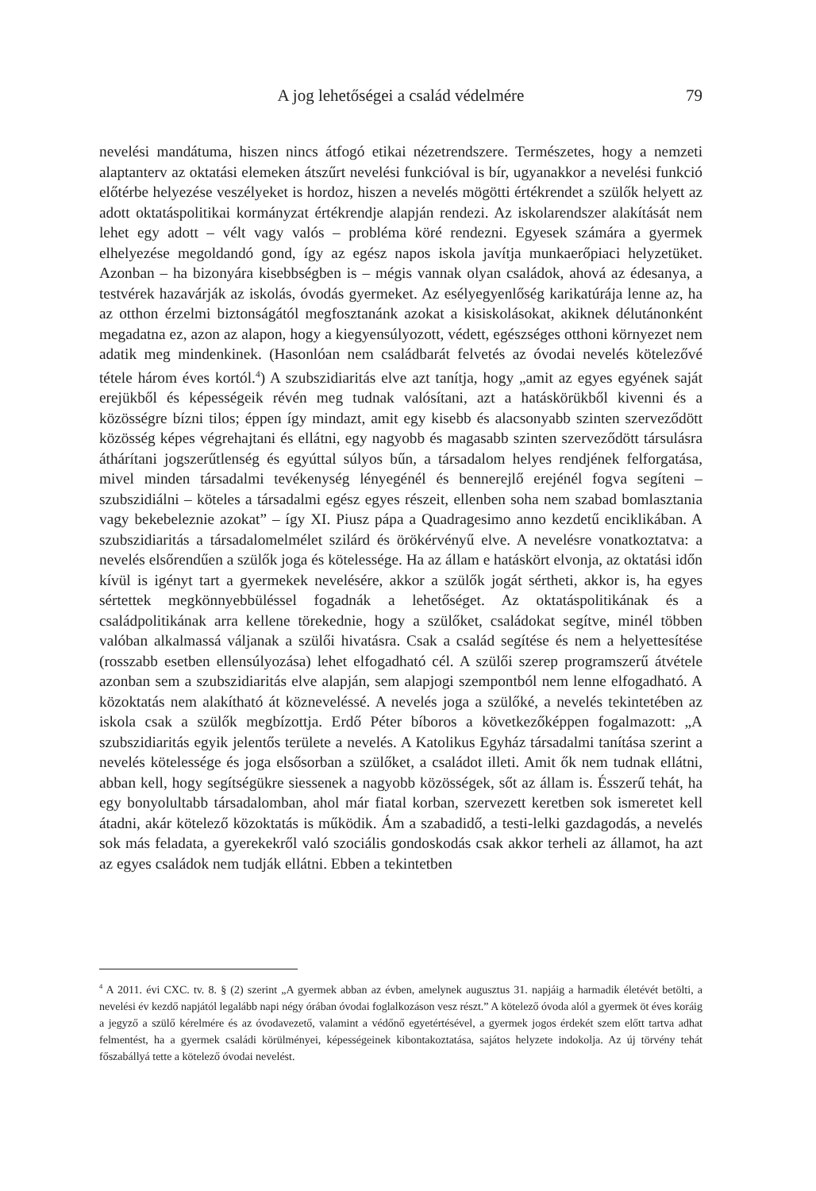A jog lehetőségei a család védelmére
79
nevelési mandátuma, hiszen nincs átfogó etikai nézetrendszere. Természetes, hogy a nemzeti alaptanterv az oktatási elemeken átszűrt nevelési funkcióval is bír, ugyanakkor a nevelési funkció előtérbe helyezése veszélyeket is hordoz, hiszen a nevelés mögötti értékrendet a szülők helyett az adott oktatáspolitikai kormányzat értékrendje alapján rendezi. Az iskolarendszer alakítását nem lehet egy adott – vélt vagy valós – probléma köré rendezni. Egyesek számára a gyermek elhelyezése megoldandó gond, így az egész napos iskola javítja munkaerőpiaci helyzetüket. Azonban – ha bizonyára kisebbségben is – mégis vannak olyan családok, ahová az édesanya, a testvérek hazavárják az iskolás, óvodás gyermeket. Az esélyegyenlőség karikatúrája lenne az, ha az otthon érzelmi biztonságától megfosztanánk azokat a kisiskolásokat, akiknek délutánonként megadatna ez, azon az alapon, hogy a kiegyensúlyozott, védett, egészséges otthoni környezet nem adatik meg mindenkinek. (Hasonlóan nem családbarát felvetés az óvodai nevelés kötelezővé tétele három éves kortól.<sup>4</sup>) A szubszidiaritás elve azt tanítja, hogy „amit az egyes egyének saját erejükből és képességeik révén meg tudnak valósítani, azt a hatáskörükből kivenni és a közösségre bízni tilos; éppen így mindazt, amit egy kisebb és alacsonyabb szinten szerveződött közösség képes végrehajtani és ellátni, egy nagyobb és magasabb szinten szerveződött társulásra áthárítani jogszerűtlenség és egyúttal súlyos bűn, a társadalom helyes rendjének felforgatása, mivel minden társadalmi tevékenység lényegénél és bennerejlő erejénél fogva segíteni – szubszidiálni – köteles a társadalmi egész egyes részeit, ellenben soha nem szabad bomlasztania vagy bekebeleznie azokat” – így XI. Piusz pápa a Quadragesimo anno kezdetű enciklikában. A szubszidiaritás a társadalomelmélet szilárd és örökérvényű elve. A nevelésre vonatkoztatva: a nevelés elsőrendűen a szülők joga és kötelessége. Ha az állam e hatáskört elvonja, az oktatási időn kívül is igényt tart a gyermekek nevelésére, akkor a szülők jogát sértheti, akkor is, ha egyes sértettek megkönnyebbüléssel fogadnák a lehetőséget. Az oktatáspolitikának és a családpolitikának arra kellene törekednie, hogy a szülőket, családokat segítve, minél többen valóban alkalmassá váljanak a szülői hivatásra. Csak a család segítése és nem a helyettesítése (rosszabb esetben ellensúlyozása) lehet elfogadható cél. A szülői szerep programszerű átvétele azonban sem a szubszidiaritás elve alapján, sem alapjogi szempontból nem lenne elfogadható. A közoktatás nem alakítható át közneveléssé. A nevelés joga a szülőké, a nevelés tekintetében az iskola csak a szülők megbízottja. Erdő Péter bíboros a következőképpen fogalmazott: „A szubszidiaritás egyik jelentős területe a nevelés. A Katolikus Egyház társadalmi tanítása szerint a nevelés kötelessége és joga elsősorban a szülőket, a családot illeti. Amit ők nem tudnak ellátni, abban kell, hogy segítségükre siessenek a nagyobb közösségek, sőt az állam is. Ésszerű tehát, ha egy bonyolultabb társadalomban, ahol már fiatal korban, szervezett keretben sok ismeretet kell átadni, akár kötelező közoktatás is működik. Ám a szabadidő, a testi-lelki gazdagodás, a nevelés sok más feladata, a gyerekekről való szociális gondoskodás csak akkor terheli az államot, ha azt az egyes családok nem tudják ellátni. Ebben a tekintetben
<sup>4</sup> A 2011. évi CXC. tv. 8. § (2) szerint „A gyermek abban az évben, amelynek augusztus 31. napjáig a harmadik életévét betölti, a nevelési év kezdő napjától legalább napi négy órában óvodai foglalkozáson vesz részt.” A kötelező óvoda alól a gyermek öt éves koráig a jegyző a szülő kérelmére és az óvodavezető, valamint a védőnő egyetértésével, a gyermek jogos érdekét szem előtt tartva adhat felmentést, ha a gyermek családi körülményei, képességeinek kibontakoztatása, sajátos helyzete indokolja. Az új törvény tehát főszabállyá tette a kötelező óvodai nevelést.